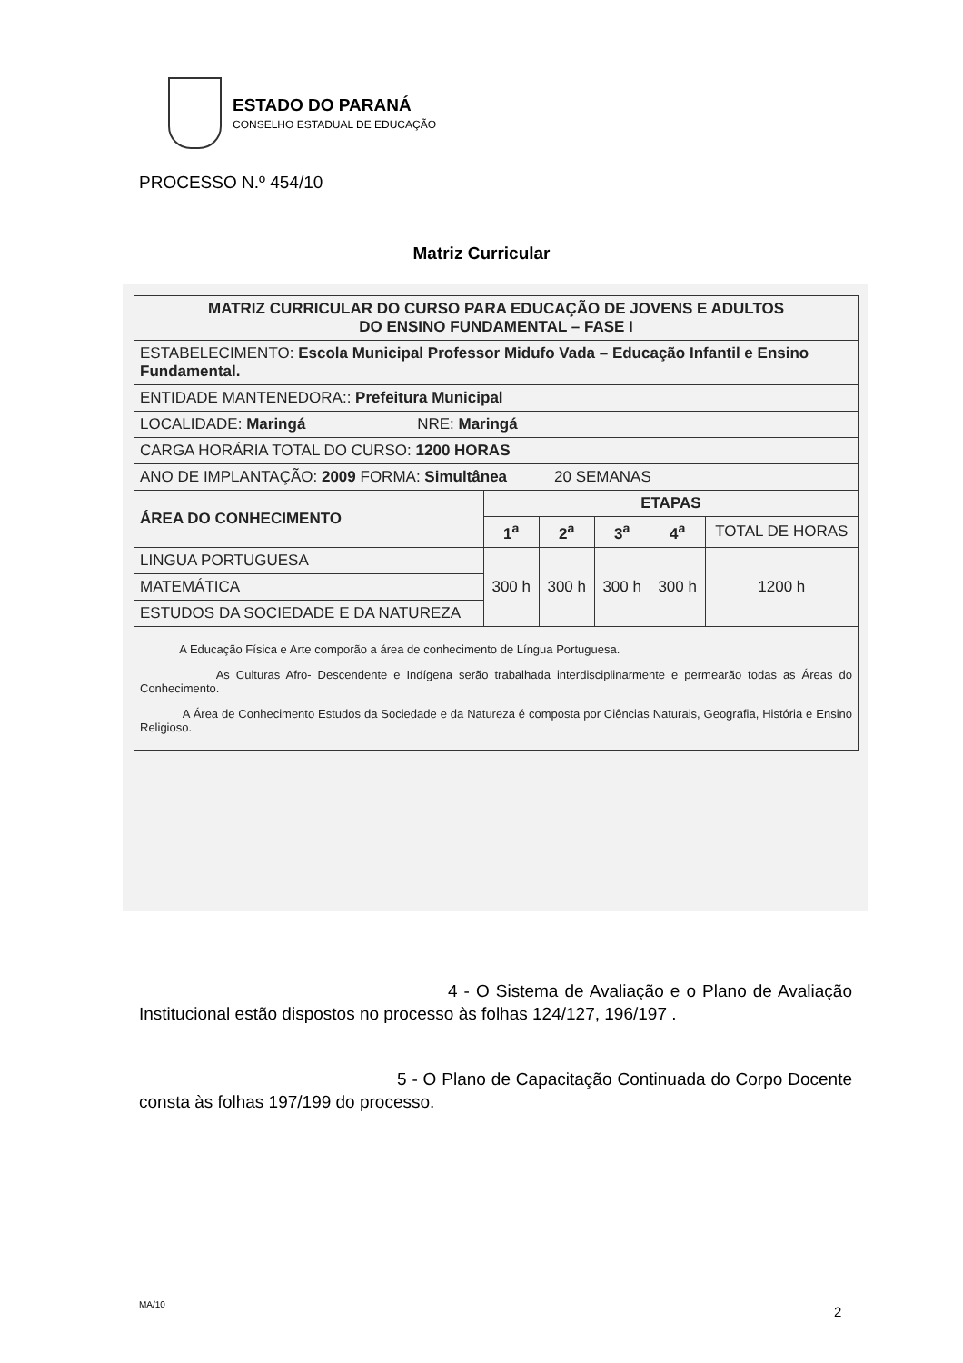ESTADO DO PARANÁ
CONSELHO ESTADUAL DE EDUCAÇÃO
PROCESSO N.º 454/10
Matriz Curricular
| MATRIZ CURRICULAR DO CURSO PARA EDUCAÇÃO DE JOVENS E ADULTOS DO ENSINO FUNDAMENTAL – FASE I | | | | | |
| --- | --- | --- | --- | --- | --- |
| ESTABELECIMENTO: Escola Municipal Professor Midufo Vada – Educação Infantil e Ensino Fundamental. | | | | | |
| ENTIDADE MANTENEDORA:: Prefeitura Municipal | | | | | |
| LOCALIDADE: Maringá NRE: Maringá | | | | | |
| CARGA HORÁRIA TOTAL DO CURSO: 1200 HORAS | | | | | |
| ANO DE IMPLANTAÇÃO: 2009 FORMA: Simultânea 20 SEMANAS | | | | | |
| ÁREA DO CONHECIMENTO | ETAPAS | | | | |
| | 1<sup>a</sup> | 2<sup>a</sup> | 3<sup>a</sup> | 4<sup>a</sup> | TOTAL DE HORAS |
| LINGUA PORTUGUESA | 300 h | 300 h | 300 h | 300 h | 1200 h |
| MATEMÁTICA | | | | | |
| ESTUDOS DA SOCIEDADE E DA NATUREZA | | | | | |
| A Educação Física e Arte comporão a área de conhecimento de Língua Portuguesa. As Culturas Afro- Descendente e Indígena serão trabalhada interdisciplinarmente e permearão todas as Áreas do Conhecimento. A Área de Conhecimento Estudos da Sociedade e da Natureza é composta por Ciências Naturais, Geografia, História e Ensino Religioso. | | | | | |
4 - O Sistema de Avaliação e o Plano de Avaliação Institucional estão dispostos no processo às folhas 124/127, 196/197 .
5 - O Plano de Capacitação Continuada do Corpo Docente consta às folhas 197/199 do processo.
MA/10 2